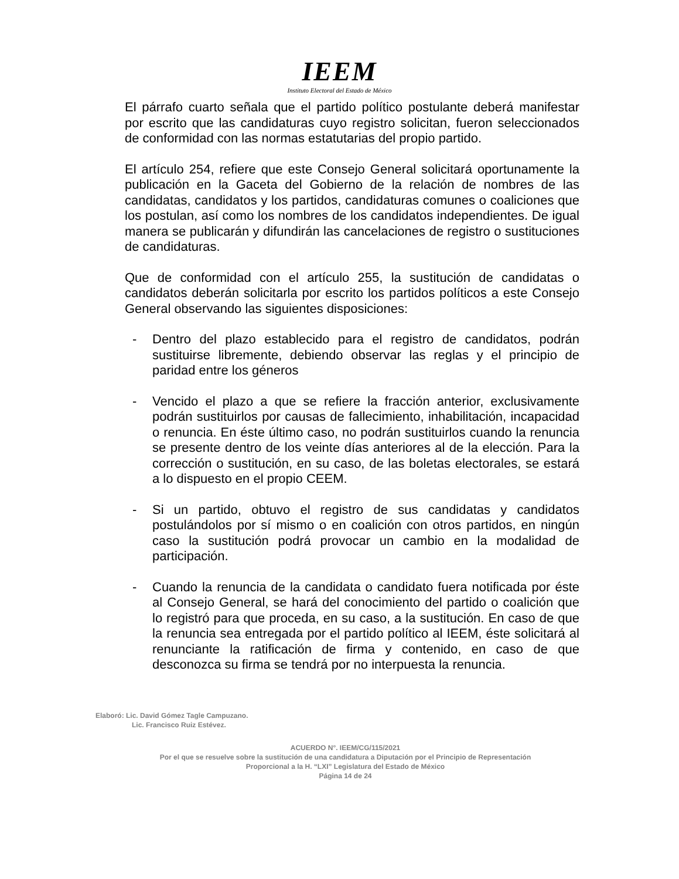IEEM
Instituto Electoral del Estado de México
El párrafo cuarto señala que el partido político postulante deberá manifestar por escrito que las candidaturas cuyo registro solicitan, fueron seleccionados de conformidad con las normas estatutarias del propio partido.
El artículo 254, refiere que este Consejo General solicitará oportunamente la publicación en la Gaceta del Gobierno de la relación de nombres de las candidatas, candidatos y los partidos, candidaturas comunes o coaliciones que los postulan, así como los nombres de los candidatos independientes. De igual manera se publicarán y difundirán las cancelaciones de registro o sustituciones de candidaturas.
Que de conformidad con el artículo 255, la sustitución de candidatas o candidatos deberán solicitarla por escrito los partidos políticos a este Consejo General observando las siguientes disposiciones:
- Dentro del plazo establecido para el registro de candidatos, podrán sustituirse libremente, debiendo observar las reglas y el principio de paridad entre los géneros
- Vencido el plazo a que se refiere la fracción anterior, exclusivamente podrán sustituirlos por causas de fallecimiento, inhabilitación, incapacidad o renuncia. En éste último caso, no podrán sustituirlos cuando la renuncia se presente dentro de los veinte días anteriores al de la elección. Para la corrección o sustitución, en su caso, de las boletas electorales, se estará a lo dispuesto en el propio CEEM.
- Si un partido, obtuvo el registro de sus candidatas y candidatos postulándolos por sí mismo o en coalición con otros partidos, en ningún caso la sustitución podrá provocar un cambio en la modalidad de participación.
- Cuando la renuncia de la candidata o candidato fuera notificada por éste al Consejo General, se hará del conocimiento del partido o coalición que lo registró para que proceda, en su caso, a la sustitución. En caso de que la renuncia sea entregada por el partido político al IEEM, éste solicitará al renunciante la ratificación de firma y contenido, en caso de que desconozca su firma se tendrá por no interpuesta la renuncia.
Elaboró: Lic. David Gómez Tagle Campuzano.
Lic. Francisco Ruiz Estévez.
ACUERDO N°. IEEM/CG/115/2021
Por el que se resuelve sobre la sustitución de una candidatura a Diputación por el Principio de Representación
Proporcional a la H. “LXI” Legislatura del Estado de México
Página 14 de 24